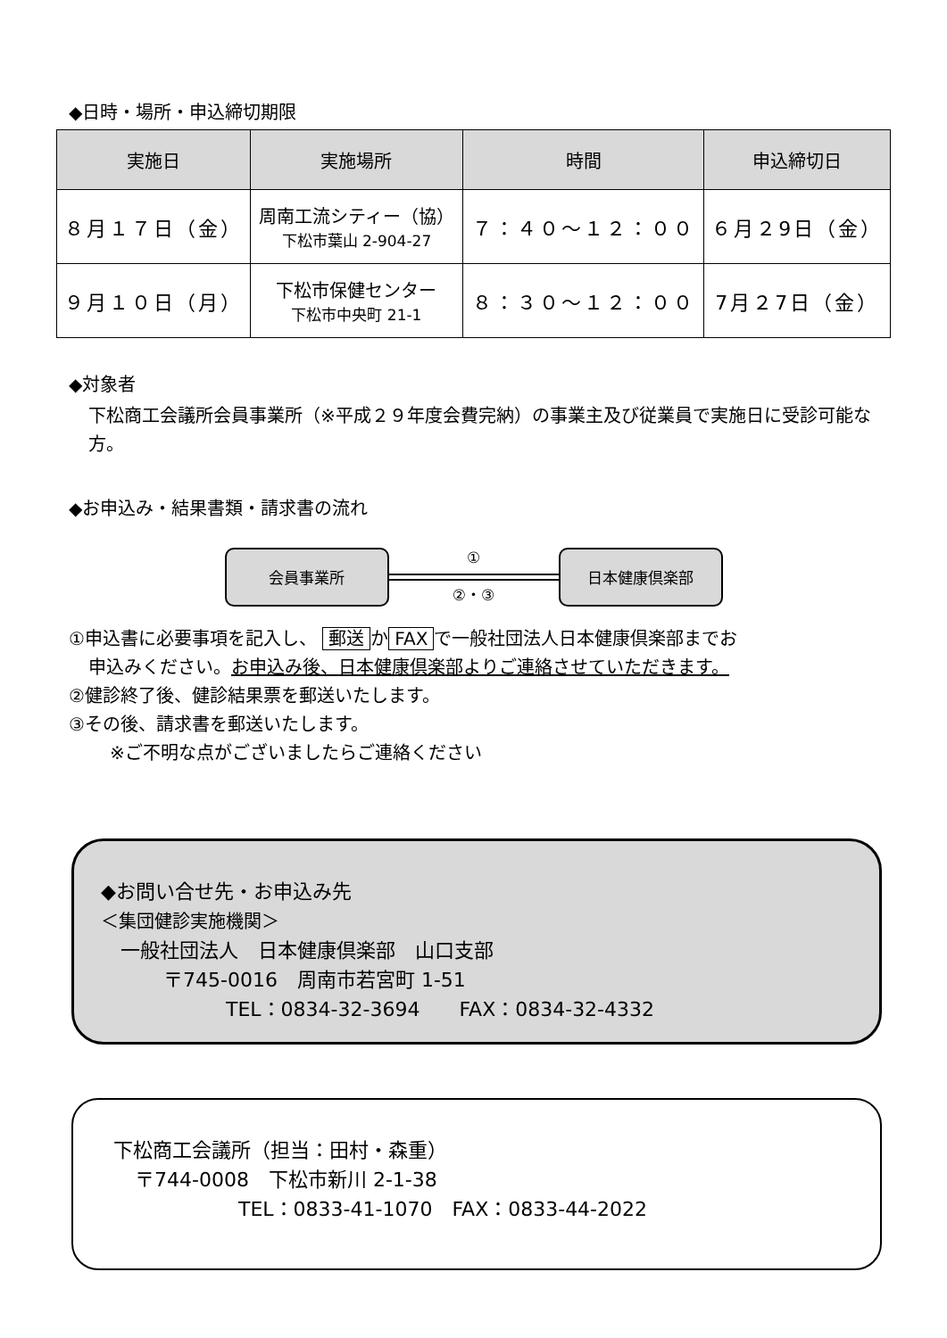◆日時・場所・申込締切期限
| 実施日 | 実施場所 | 時間 | 申込締切日 |
| --- | --- | --- | --- |
| ８月１７日（金） | 周南工流シティー（協） 下松市葉山 2-904-27 | ７：４０～１２：００ | ６月２9日（金） |
| ９月１０日（月） | 下松市保健センター 下松市中央町 21-1 | ８：３０～１２：００ | 7月２7日（金） |
◆対象者
下松商工会議所会員事業所（※平成２９年度会費完納）の事業主及び従業員で実施日に受診可能な方。
◆お申込み・結果書類・請求書の流れ
会員事業所
①
②・③
日本健康倶楽部
①申込書に必要事項を記入し、 郵送 か FAX で一般社団法人日本健康倶楽部までお
申込みください。お申込み後、日本健康倶楽部よりご連絡させていただきます。
②健診終了後、健診結果票を郵送いたします。
③その後、請求書を郵送いたします。
※ご不明な点がございましたらご連絡ください
◆お問い合せ先・お申込み先
＜集団健診実施機関＞
一般社団法人　日本健康倶楽部　山口支部
〒745-0016　周南市若宮町 1-51
TEL：0834-32-3694　　FAX：0834-32-4332
下松商工会議所（担当：田村・森重）
〒744-0008　下松市新川 2-1-38
TEL：0833-41-1070　FAX：0833-44-2022